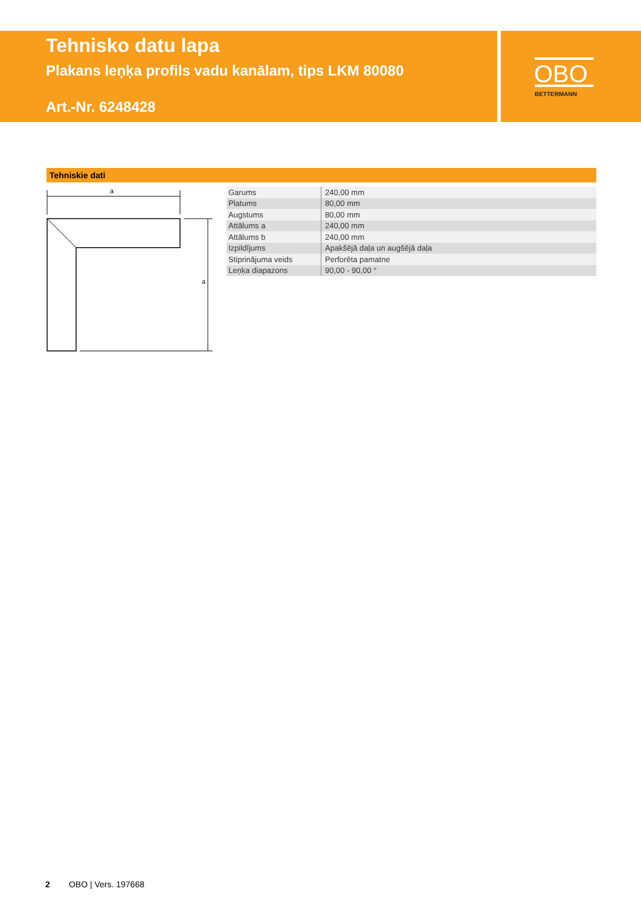Tehnisko datu lapa
Plakans leņķa profils vadu kanālam, tips LKM 80080
Art.-Nr. 6248428
OBO
BETTERMANN
Tehniskie dati
a
a
| Garums | 240,00 mm |
| Platums | 80,00 mm |
| Augstums | 80,00 mm |
| Attālums a | 240,00 mm |
| Attālums b | 240,00 mm |
| Izpildījums | Apakšējā daļa un augšējā daļa |
| Stiprinājuma veids | Perforēta pamatne |
| Leņķa diapazons | 90,00 - 90,00 ° |
2 OBO | Vers. 197668